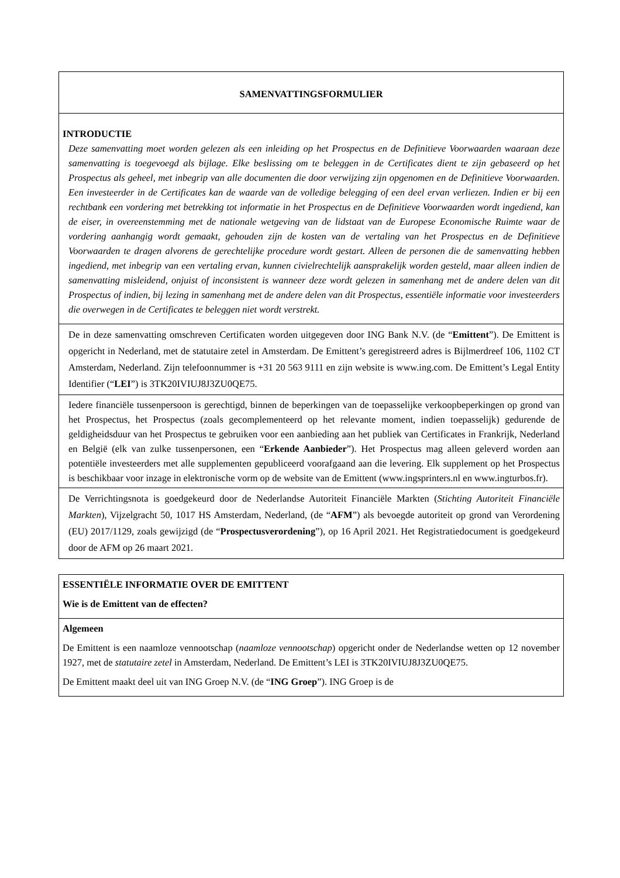SAMENVATTINGSFORMULIER
INTRODUCTIE
Deze samenvatting moet worden gelezen als een inleiding op het Prospectus en de Definitieve Voorwaarden waaraan deze samenvatting is toegevoegd als bijlage. Elke beslissing om te beleggen in de Certificates dient te zijn gebaseerd op het Prospectus als geheel, met inbegrip van alle documenten die door verwijzing zijn opgenomen en de Definitieve Voorwaarden. Een investeerder in de Certificates kan de waarde van de volledige belegging of een deel ervan verliezen. Indien er bij een rechtbank een vordering met betrekking tot informatie in het Prospectus en de Definitieve Voorwaarden wordt ingediend, kan de eiser, in overeenstemming met de nationale wetgeving van de lidstaat van de Europese Economische Ruimte waar de vordering aanhangig wordt gemaakt, gehouden zijn de kosten van de vertaling van het Prospectus en de Definitieve Voorwaarden te dragen alvorens de gerechtelijke procedure wordt gestart. Alleen de personen die de samenvatting hebben ingediend, met inbegrip van een vertaling ervan, kunnen civielrechtelijk aansprakelijk worden gesteld, maar alleen indien de samenvatting misleidend, onjuist of inconsistent is wanneer deze wordt gelezen in samenhang met de andere delen van dit Prospectus of indien, bij lezing in samenhang met de andere delen van dit Prospectus, essentiële informatie voor investeerders die overwegen in de Certificates te beleggen niet wordt verstrekt.
De in deze samenvatting omschreven Certificaten worden uitgegeven door ING Bank N.V. (de “Emittent”). De Emittent is opgericht in Nederland, met de statutaire zetel in Amsterdam. De Emittent’s geregistreerd adres is Bijlmerdreef 106, 1102 CT Amsterdam, Nederland. Zijn telefoonnummer is +31 20 563 9111 en zijn website is www.ing.com. De Emittent’s Legal Entity Identifier (“LEI”) is 3TK20IVIUJ8J3ZU0QE75.
Iedere financiële tussenpersoon is gerechtigd, binnen de beperkingen van de toepasselijke verkoopbeperkingen op grond van het Prospectus, het Prospectus (zoals gecomplementeerd op het relevante moment, indien toepasselijk) gedurende de geldigheidsduur van het Prospectus te gebruiken voor een aanbieding aan het publiek van Certificates in Frankrijk, Nederland en België (elk van zulke tussenpersonen, een “Erkende Aanbieder”). Het Prospectus mag alleen geleverd worden aan potentiële investeerders met alle supplementen gepubliceerd voorafgaand aan die levering. Elk supplement op het Prospectus is beschikbaar voor inzage in elektronische vorm op de website van de Emittent (www.ingsprinters.nl en www.ingturbos.fr).
De Verrichtingsnota is goedgekeurd door de Nederlandse Autoriteit Financiële Markten (Stichting Autoriteit Financiële Markten), Vijzelgracht 50, 1017 HS Amsterdam, Nederland, (de “AFM”) als bevoegde autoriteit op grond van Verordening (EU) 2017/1129, zoals gewijzigd (de “Prospectusverordening”), op 16 April 2021. Het Registratiedocument is goedgekeurd door de AFM op 26 maart 2021.
ESSENTIËLE INFORMATIE OVER DE EMITTENT
Wie is de Emittent van de effecten?
Algemeen
De Emittent is een naamloze vennootschap (naamloze vennootschap) opgericht onder de Nederlandse wetten op 12 november 1927, met de statutaire zetel in Amsterdam, Nederland. De Emittent’s LEI is 3TK20IVIUJ8J3ZU0QE75.
De Emittent maakt deel uit van ING Groep N.V. (de “ING Groep”). ING Groep is de